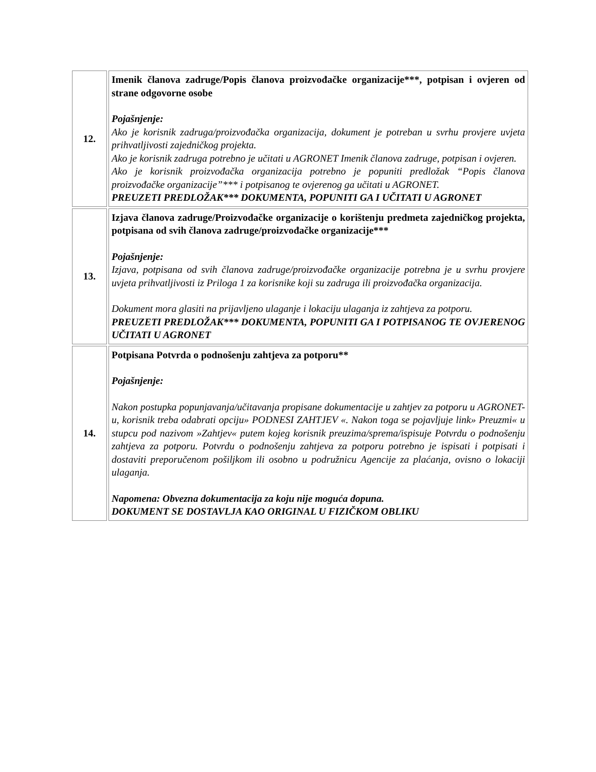| 12. | Imenik članova zadruge/Popis članova proizvođačke organizacije***, potpisan i ovjeren od strane odgovorne osobe Pojašnjenje: Ako je korisnik zadruga/proizvođačka organizacija, dokument je potreban u svrhu provjere uvjeta prihvatljivosti zajedničkog projekta. Ako je korisnik zadruga potrebno je učitati u AGRONET Imenik članova zadruge, potpisan i ovjeren. Ako je korisnik proizvođačka organizacija potrebno je popuniti predložak “Popis članova proizvođačke organizacije”*** i potpisanog te ovjerenog ga učitati u AGRONET. PREUZETI PREDLOŽAK*** DOKUMENTA, POPUNITI GA I UČITATI U AGRONET |
| 13. | Izjava članova zadruge/Proizvođačke organizacije o korištenju predmeta zajedničkog projekta, potpisana od svih članova zadruge/proizvođačke organizacije*** Pojašnjenje: Izjava, potpisana od svih članova zadruge/proizvođačke organizacije potrebna je u svrhu provjere uvjeta prihvatljivosti iz Priloga 1 za korisnike koji su zadruga ili proizvođačka organizacija. Dokument mora glasiti na prijavljeno ulaganje i lokaciju ulaganja iz zahtjeva za potporu. PREUZETI PREDLOŽAK*** DOKUMENTA, POPUNITI GA I POTPISANOG TE OVJERENOG UČITATI U AGRONET |
| 14. | Potpisana Potvrda o podnošenju zahtjeva za potporu** Pojašnjenje: Nakon postupka popunjavanja/učitavanja propisane dokumentacije u zahtjev za potporu u AGRONET-u, korisnik treba odabrati opciju» PODNESI ZAHTJEV «. Nakon toga se pojavljuje link» Preuzmi« u stupcu pod nazivom »Zahtjev« putem kojeg korisnik preuzima/sprema/ispisuje Potvrdu o podnošenju zahtjeva za potporu. Potvrdu o podnošenju zahtjeva za potporu potrebno je ispisati i potpisati i dostaviti preporučenom pošiljkom ili osobno u podružnicu Agencije za plaćanja, ovisno o lokaciji ulaganja. Napomena: Obvezna dokumentacija za koju nije moguća dopuna. DOKUMENT SE DOSTAVLJA KAO ORIGINAL U FIZIČKOM OBLIKU |